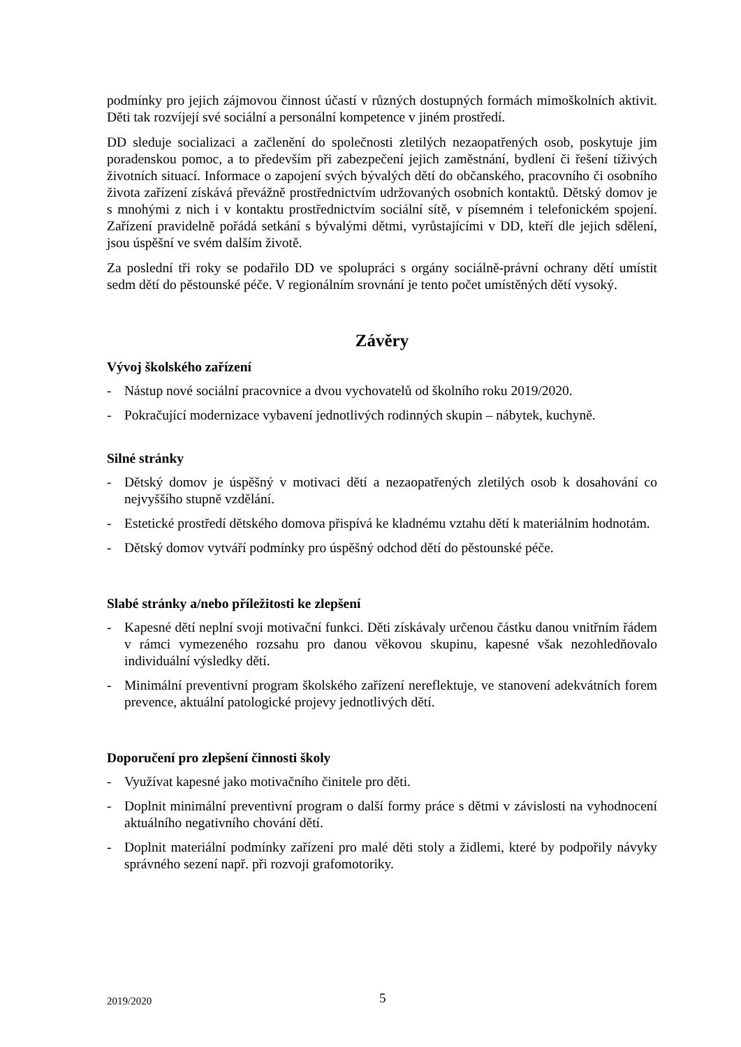podmínky pro jejich zájmovou činnost účastí v různých dostupných formách mimoškolních aktivit. Děti tak rozvíjejí své sociální a personální kompetence v jiném prostředí.
DD sleduje socializaci a začlenění do společnosti zletilých nezaopatřených osob, poskytuje jim poradenskou pomoc, a to především při zabezpečení jejich zaměstnání, bydlení či řešení tíživých životních situací. Informace o zapojení svých bývalých dětí do občanského, pracovního či osobního života zařízení získává převážně prostřednictvím udržovaných osobních kontaktů. Dětský domov je s mnohými z nich i v kontaktu prostřednictvím sociální sítě, v písemném i telefonickém spojení. Zařízení pravidelně pořádá setkání s bývalými dětmi, vyrůstajícími v DD, kteří dle jejich sdělení, jsou úspěšní ve svém dalším životě.
Za poslední tři roky se podařilo DD ve spolupráci s orgány sociálně-právní ochrany dětí umístit sedm dětí do pěstounské péče. V regionálním srovnání je tento počet umístěných dětí vysoký.
Závěry
Vývoj školského zařízení
- Nástup nové sociální pracovnice a dvou vychovatelů od školního roku 2019/2020.
- Pokračující modernizace vybavení jednotlivých rodinných skupin – nábytek, kuchyně.
Silné stránky
- Dětský domov je úspěšný v motivaci dětí a nezaopatřených zletilých osob k dosahování co nejvyššího stupně vzdělání.
- Estetické prostředí dětského domova přispívá ke kladnému vztahu dětí k materiálním hodnotám.
- Dětský domov vytváří podmínky pro úspěšný odchod dětí do pěstounské péče.
Slabé stránky a/nebo příležitosti ke zlepšení
- Kapesné dětí neplní svoji motivační funkci. Děti získávaly určenou částku danou vnitřním řádem v rámci vymezeného rozsahu pro danou věkovou skupinu, kapesné však nezohledňovalo individuální výsledky dětí.
- Minimální preventivní program školského zařízení nereflektuje, ve stanovení adekvátních forem prevence, aktuální patologické projevy jednotlivých dětí.
Doporučení pro zlepšení činnosti školy
- Využívat kapesné jako motivačního činitele pro děti.
- Doplnit minimální preventivní program o další formy práce s dětmi v závislosti na vyhodnocení aktuálního negativního chování dětí.
- Doplnit materiální podmínky zařízení pro malé děti stoly a židlemi, které by podpořily návyky správného sezení např. při rozvoji grafomotoriky.
2019/2020 5